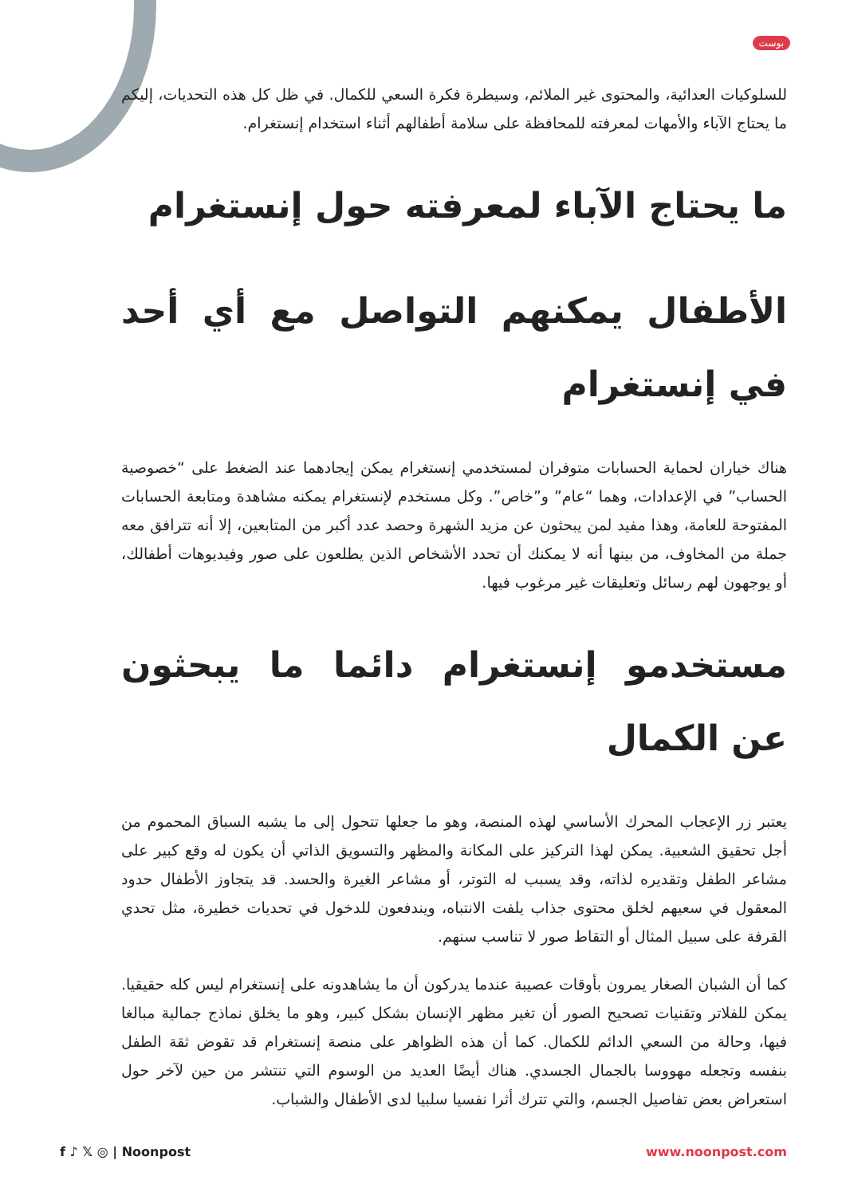بوست
للسلوكيات العدائية، والمحتوى غير الملائم، وسيطرة فكرة السعي للكمال. في ظل كل هذه التحديات، إليكم ما يحتاج الآباء والأمهات لمعرفته للمحافظة على سلامة أطفالهم أثناء استخدام إنستغرام.
ما يحتاج الآباء لمعرفته حول إنستغرام
الأطفال يمكنهم التواصل مع أي أحد في إنستغرام
هناك خياران لحماية الحسابات متوفران لمستخدمي إنستغرام يمكن إيجادهما عند الضغط على “خصوصية الحساب” في الإعدادات، وهما “عام” و”خاص”. وكل مستخدم لإنستغرام يمكنه مشاهدة ومتابعة الحسابات المفتوحة للعامة، وهذا مفيد لمن يبحثون عن مزيد الشهرة وحصد عدد أكبر من المتابعين، إلا أنه تترافق معه جملة من المخاوف، من بينها أنه لا يمكنك أن تحدد الأشخاص الذين يطلعون على صور وفيديوهات أطفالك، أو يوجهون لهم رسائل وتعليقات غير مرغوب فيها.
مستخدمو إنستغرام دائما ما يبحثون عن الكمال
يعتبر زر الإعجاب المحرك الأساسي لهذه المنصة، وهو ما جعلها تتحول إلى ما يشبه السباق المحموم من أجل تحقيق الشعبية. يمكن لهذا التركيز على المكانة والمظهر والتسويق الذاتي أن يكون له وقع كبير على مشاعر الطفل وتقديره لذاته، وقد يسبب له التوتر، أو مشاعر الغيرة والحسد. قد يتجاوز الأطفال حدود المعقول في سعيهم لخلق محتوى جذاب يلفت الانتباه، ويندفعون للدخول في تحديات خطيرة، مثل تحدي القرفة على سبيل المثال أو التقاط صور لا تناسب سنهم.
كما أن الشبان الصغار يمرون بأوقات عصيبة عندما يدركون أن ما يشاهدونه على إنستغرام ليس كله حقيقيا. يمكن للفلاتر وتقنيات تصحيح الصور أن تغير مظهر الإنسان بشكل كبير، وهو ما يخلق نماذج جمالية مبالغا فيها، وحالة من السعي الدائم للكمال. كما أن هذه الظواهر على منصة إنستغرام قد تقوض ثقة الطفل بنفسه وتجعله مهووسا بالجمال الجسدي. هناك أيضًا العديد من الوسوم التي تنتشر من حين لآخر حول استعراض بعض تفاصيل الجسم، والتي تترك أثرا نفسيا سلبيا لدى الأطفال والشباب.
f ♪ 𝕏 ◎ | Noonpost www.noonpost.com